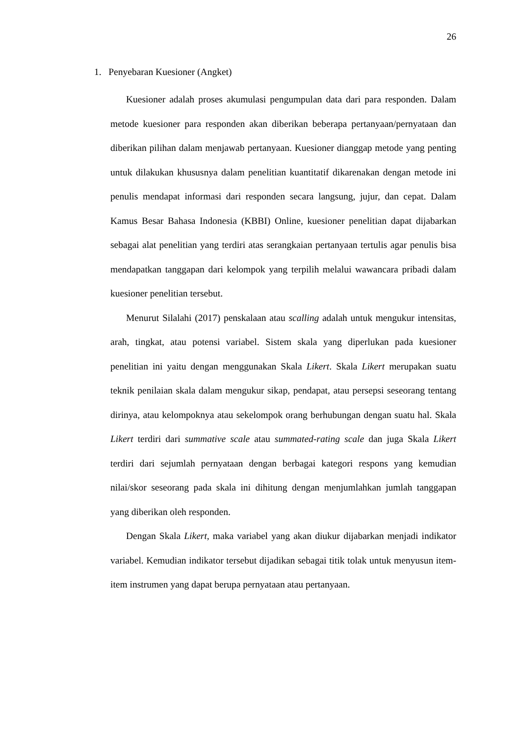26
1. Penyebaran Kuesioner (Angket)
Kuesioner adalah proses akumulasi pengumpulan data dari para responden. Dalam metode kuesioner para responden akan diberikan beberapa pertanyaan/pernyataan dan diberikan pilihan dalam menjawab pertanyaan. Kuesioner dianggap metode yang penting untuk dilakukan khususnya dalam penelitian kuantitatif dikarenakan dengan metode ini penulis mendapat informasi dari responden secara langsung, jujur, dan cepat. Dalam Kamus Besar Bahasa Indonesia (KBBI) Online, kuesioner penelitian dapat dijabarkan sebagai alat penelitian yang terdiri atas serangkaian pertanyaan tertulis agar penulis bisa mendapatkan tanggapan dari kelompok yang terpilih melalui wawancara pribadi dalam kuesioner penelitian tersebut.
Menurut Silalahi (2017) penskalaan atau scalling adalah untuk mengukur intensitas, arah, tingkat, atau potensi variabel. Sistem skala yang diperlukan pada kuesioner penelitian ini yaitu dengan menggunakan Skala Likert. Skala Likert merupakan suatu teknik penilaian skala dalam mengukur sikap, pendapat, atau persepsi seseorang tentang dirinya, atau kelompoknya atau sekelompok orang berhubungan dengan suatu hal. Skala Likert terdiri dari summative scale atau summated-rating scale dan juga Skala Likert terdiri dari sejumlah pernyataan dengan berbagai kategori respons yang kemudian nilai/skor seseorang pada skala ini dihitung dengan menjumlahkan jumlah tanggapan yang diberikan oleh responden.
Dengan Skala Likert, maka variabel yang akan diukur dijabarkan menjadi indikator variabel. Kemudian indikator tersebut dijadikan sebagai titik tolak untuk menyusun item-item instrumen yang dapat berupa pernyataan atau pertanyaan.